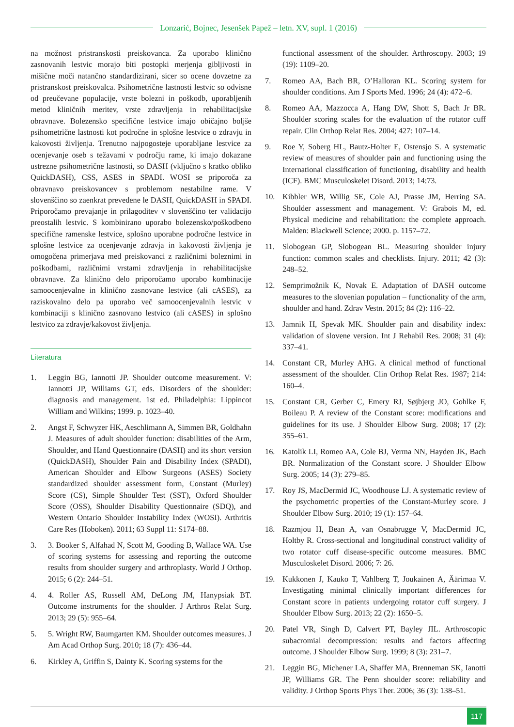Lonzarić, Bojnec, Jesenšek Papež – letn. XV, supl. 1 (2016)
na možnost pristranskosti preiskovanca. Za uporabo klinično zasnovanih lestvic morajo biti postopki merjenja gibljivosti in mišične moči natančno standardizirani, sicer so ocene dovzetne za pristranskost preiskovalca. Psihometrične lastnosti lestvic so odvisne od preučevane populacije, vrste bolezni in poškodb, uporabljenih metod kliničnih meritev, vrste zdravljenja in rehabilitacijske obravnave. Bolezensko specifične lestvice imajo običajno boljše psihometrične lastnosti kot področne in splošne lestvice o zdravju in kakovosti življenja. Trenutno najpogosteje uporabljane lestvice za ocenjevanje oseb s težavami v področju rame, ki imajo dokazane ustrezne psihometrične lastnosti, so DASH (vključno s kratko obliko QuickDASH), CSS, ASES in SPADI. WOSI se priporoča za obravnavo preiskovancev s problemom nestabilne rame. V slovenščino so zaenkrat prevedene le DASH, QuickDASH in SPADI. Priporočamo prevajanje in prilagoditev v slovenščino ter validacijo preostalih lestvic. S kombinirano uporabo bolezensko/poškodbeno specifične ramenske lestvice, splošno uporabne področne lestvice in splošne lestvice za ocenjevanje zdravja in kakovosti življenja je omogočena primerjava med preiskovanci z različnimi boleznimi in poškodbami, različnimi vrstami zdravljenja in rehabilitacijske obravnave. Za klinično delo priporočamo uporabo kombinacije samoocenjevalne in klinično zasnovane lestvice (ali cASES), za raziskovalno delo pa uporabo več samoocenjevalnih lestvic v kombinaciji s klinično zasnovano lestvico (ali cASES) in splošno lestvico za zdravje/kakovost življenja.
Literatura
1. Leggin BG, Iannotti JP. Shoulder outcome measurement. V: Iannotti JP, Williams GT, eds. Disorders of the shoulder: diagnosis and management. 1st ed. Philadelphia: Lippincot William and Wilkins; 1999. p. 1023–40.
2. Angst F, Schwyzer HK, Aeschlimann A, Simmen BR, Goldhahn J. Measures of adult shoulder function: disabilities of the Arm, Shoulder, and Hand Questionnaire (DASH) and its short version (QuickDASH), Shoulder Pain and Disability Index (SPADI), American Shoulder and Elbow Surgeons (ASES) Society standardized shoulder assessment form, Constant (Murley) Score (CS), Simple Shoulder Test (SST), Oxford Shoulder Score (OSS), Shoulder Disability Questionnaire (SDQ), and Western Ontario Shoulder Instability Index (WOSI). Arthritis Care Res (Hoboken). 2011; 63 Suppl 11: S174–88.
3. 3. Booker S, Alfahad N, Scott M, Gooding B, Wallace WA. Use of scoring systems for assessing and reporting the outcome results from shoulder surgery and arthroplasty. World J Orthop. 2015; 6 (2): 244–51.
4. 4. Roller AS, Russell AM, DeLong JM, Hanypsiak BT. Outcome instruments for the shoulder. J Arthros Relat Surg. 2013; 29 (5): 955–64.
5. 5. Wright RW, Baumgarten KM. Shoulder outcomes measures. J Am Acad Orthop Surg. 2010; 18 (7): 436–44.
6. Kirkley A, Griffin S, Dainty K. Scoring systems for the
functional assessment of the shoulder. Arthroscopy. 2003; 19 (19): 1109–20.
7. Romeo AA, Bach BR, O’Halloran KL. Scoring system for shoulder conditions. Am J Sports Med. 1996; 24 (4): 472–6.
8. Romeo AA, Mazzocca A, Hang DW, Shott S, Bach Jr BR. Shoulder scoring scales for the evaluation of the rotator cuff repair. Clin Orthop Relat Res. 2004; 427: 107–14.
9. Roe Y, Soberg HL, Bautz-Holter E, Ostensjo S. A systematic review of measures of shoulder pain and functioning using the International classification of functioning, disability and health (ICF). BMC Musculoskelet Disord. 2013; 14:73.
10. Kibbler WB, Willig SE, Cole AJ, Prasse JM, Herring SA. Shoulder assessment and management. V: Grabois M, ed. Physical medicine and rehabilitation: the complete approach. Malden: Blackwell Science; 2000. p. 1157–72.
11. Slobogean GP, Slobogean BL. Measuring shoulder injury function: common scales and checklists. Injury. 2011; 42 (3): 248–52.
12. Semprimožnik K, Novak E. Adaptation of DASH outcome measures to the slovenian population – functionality of the arm, shoulder and hand. Zdrav Vestn. 2015; 84 (2): 116–22.
13. Jamnik H, Spevak MK. Shoulder pain and disability index: validation of slovene version. Int J Rehabil Res. 2008; 31 (4): 337–41.
14. Constant CR, Murley AHG. A clinical method of functional assessment of the shoulder. Clin Orthop Relat Res. 1987; 214: 160–4.
15. Constant CR, Gerber C, Emery RJ, Søjbjerg JO, Gohlke F, Boileau P. A review of the Constant score: modifications and guidelines for its use. J Shoulder Elbow Surg. 2008; 17 (2): 355–61.
16. Katolik LI, Romeo AA, Cole BJ, Verma NN, Hayden JK, Bach BR. Normalization of the Constant score. J Shoulder Elbow Surg. 2005; 14 (3): 279–85.
17. Roy JS, MacDermid JC, Woodhouse LJ. A systematic review of the psychometric properties of the Constant-Murley score. J Shoulder Elbow Surg. 2010; 19 (1): 157–64.
18. Razmjou H, Bean A, van Osnabrugge V, MacDermid JC, Holtby R. Cross-sectional and longitudinal construct validity of two rotator cuff disease-specific outcome measures. BMC Musculoskelet Disord. 2006; 7: 26.
19. Kukkonen J, Kauko T, Vahlberg T, Joukainen A, Äärimaa V. Investigating minimal clinically important differences for Constant score in patients undergoing rotator cuff surgery. J Shoulder Elbow Surg. 2013; 22 (2): 1650–5.
20. Patel VR, Singh D, Calvert PT, Bayley JIL. Arthroscopic subacromial decompression: results and factors affecting outcome. J Shoulder Elbow Surg. 1999; 8 (3): 231–7.
21. Leggin BG, Michener LA, Shaffer MA, Brenneman SK, Ianotti JP, Williams GR. The Penn shoulder score: reliability and validity. J Orthop Sports Phys Ther. 2006; 36 (3): 138–51.
117